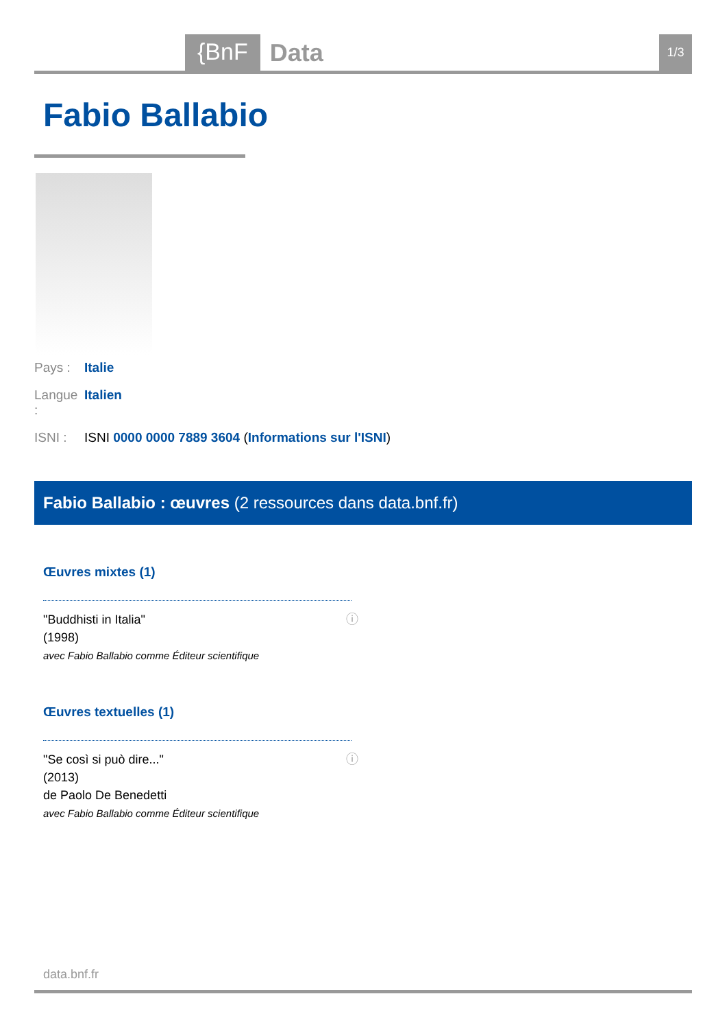{BnF
Data
1/3
Fabio Ballabio
Pays : Italie
Langue : Italien
ISNI : ISNI 0000 0000 7889 3604 (Informations sur l'ISNI)
Fabio Ballabio : œuvres (2 ressources dans data.bnf.fr)
Œuvres mixtes (1)
ⓘ "Buddhisti in Italia"
(1998)
avec Fabio Ballabio comme Éditeur scientifique
Œuvres textuelles (1)
ⓘ "Se così si può dire..."
(2013)
de Paolo De Benedetti
avec Fabio Ballabio comme Éditeur scientifique
data.bnf.fr